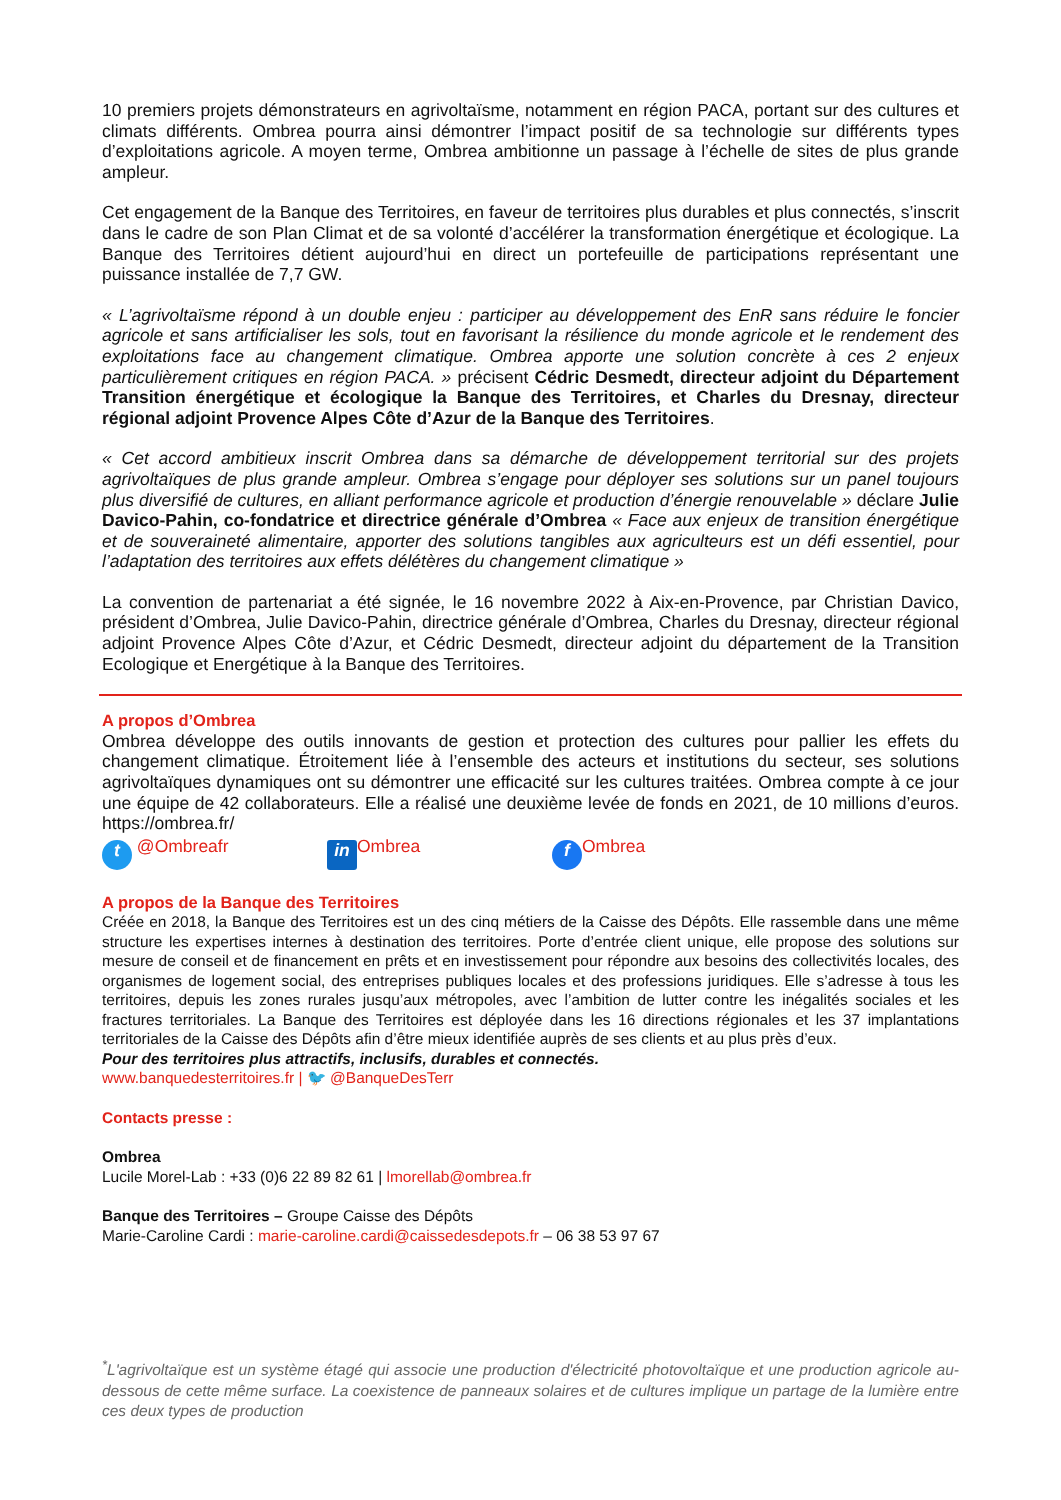10 premiers projets démonstrateurs en agrivoltaïsme, notamment en région PACA, portant sur des cultures et climats différents. Ombrea pourra ainsi démontrer l’impact positif de sa technologie sur différents types d’exploitations agricole. A moyen terme, Ombrea ambitionne un passage à l’échelle de sites de plus grande ampleur.
Cet engagement de la Banque des Territoires, en faveur de territoires plus durables et plus connectés, s’inscrit dans le cadre de son Plan Climat et de sa volonté d’accélérer la transformation énergétique et écologique. La Banque des Territoires détient aujourd’hui en direct un portefeuille de participations représentant une puissance installée de 7,7 GW.
« L’agrivoltaïsme répond à un double enjeu : participer au développement des EnR sans réduire le foncier agricole et sans artificialiser les sols, tout en favorisant la résilience du monde agricole et le rendement des exploitations face au changement climatique. Ombrea apporte une solution concrète à ces 2 enjeux particulièrement critiques en région PACA. » précisent Cédric Desmedt, directeur adjoint du Département Transition énergétique et écologique la Banque des Territoires, et Charles du Dresnay, directeur régional adjoint Provence Alpes Côte d’Azur de la Banque des Territoires.
« Cet accord ambitieux inscrit Ombrea dans sa démarche de développement territorial sur des projets agrivoltaïques de plus grande ampleur. Ombrea s’engage pour déployer ses solutions sur un panel toujours plus diversifié de cultures, en alliant performance agricole et production d’énergie renouvelable » déclare Julie Davico-Pahin, co-fondatrice et directrice générale d’Ombrea « Face aux enjeux de transition énergétique et de souveraineté alimentaire, apporter des solutions tangibles aux agriculteurs est un défi essentiel, pour l’adaptation des territoires aux effets délétères du changement climatique »
La convention de partenariat a été signée, le 16 novembre 2022 à Aix-en-Provence, par Christian Davico, président d’Ombrea, Julie Davico-Pahin, directrice générale d’Ombrea, Charles du Dresnay, directeur régional adjoint Provence Alpes Côte d’Azur, et Cédric Desmedt, directeur adjoint du département de la Transition Ecologique et Energétique à la Banque des Territoires.
A propos d’Ombrea
Ombrea développe des outils innovants de gestion et protection des cultures pour pallier les effets du changement climatique. Étroitement liée à l’ensemble des acteurs et institutions du secteur, ses solutions agrivoltaïques dynamiques ont su démontrer une efficacité sur les cultures traitées. Ombrea compte à ce jour une équipe de 42 collaborateurs. Elle a réalisé une deuxième levée de fonds en 2021, de 10 millions d’euros. https://ombrea.fr/
t @Ombreafr in Ombrea f Ombrea
A propos de la Banque des Territoires
Créée en 2018, la Banque des Territoires est un des cinq métiers de la Caisse des Dépôts. Elle rassemble dans une même structure les expertises internes à destination des territoires. Porte d’entrée client unique, elle propose des solutions sur mesure de conseil et de financement en prêts et en investissement pour répondre aux besoins des collectivités locales, des organismes de logement social, des entreprises publiques locales et des professions juridiques. Elle s’adresse à tous les territoires, depuis les zones rurales jusqu’aux métropoles, avec l’ambition de lutter contre les inégalités sociales et les fractures territoriales. La Banque des Territoires est déployée dans les 16 directions régionales et les 37 implantations territoriales de la Caisse des Dépôts afin d’être mieux identifiée auprès de ses clients et au plus près d’eux.
Pour des territoires plus attractifs, inclusifs, durables et connectés.
www.banquedesterritoires.fr | 🐦 @BanqueDesTerr
Contacts presse :
Ombrea
Lucile Morel-Lab : +33 (0)6 22 89 82 61 | lmorellab@ombrea.fr
Banque des Territoires – Groupe Caisse des Dépôts
Marie-Caroline Cardi : marie-caroline.cardi@caissedesdepots.fr – 06 38 53 97 67
<sup>*</sup> L'agrivoltaïque est un système étagé qui associe une production d'électricité photovoltaïque et une production agricole au-dessous de cette même surface. La coexistence de panneaux solaires et de cultures implique un partage de la lumière entre ces deux types de production